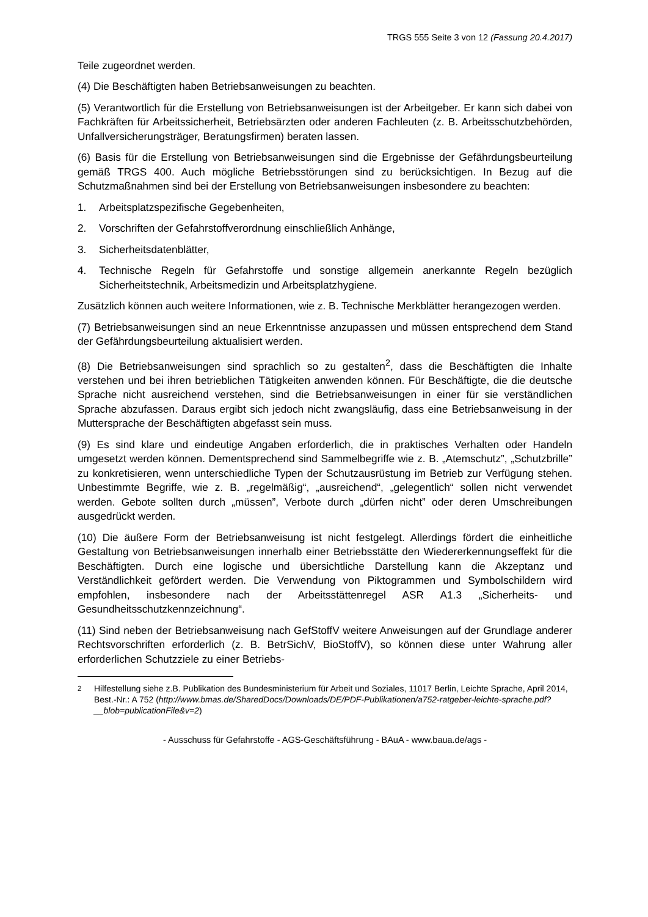TRGS 555 Seite 3 von 12 (Fassung 20.4.2017)
Teile zugeordnet werden.
(4) Die Beschäftigten haben Betriebsanweisungen zu beachten.
(5) Verantwortlich für die Erstellung von Betriebsanweisungen ist der Arbeitgeber. Er kann sich dabei von Fachkräften für Arbeitssicherheit, Betriebsärzten oder anderen Fachleuten (z. B. Arbeitsschutzbehörden, Unfallversicherungsträger, Beratungsfirmen) beraten lassen.
(6) Basis für die Erstellung von Betriebsanweisungen sind die Ergebnisse der Gefährdungsbeurteilung gemäß TRGS 400. Auch mögliche Betriebsstörungen sind zu berücksichtigen. In Bezug auf die Schutzmaßnahmen sind bei der Erstellung von Betriebsanweisungen insbesondere zu beachten:
1. Arbeitsplatzspezifische Gegebenheiten,
2. Vorschriften der Gefahrstoffverordnung einschließlich Anhänge,
3. Sicherheitsdatenblätter,
4. Technische Regeln für Gefahrstoffe und sonstige allgemein anerkannte Regeln bezüglich Sicherheitstechnik, Arbeitsmedizin und Arbeitsplatzhygiene.
Zusätzlich können auch weitere Informationen, wie z. B. Technische Merkblätter herangezogen werden.
(7) Betriebsanweisungen sind an neue Erkenntnisse anzupassen und müssen entsprechend dem Stand der Gefährdungsbeurteilung aktualisiert werden.
(8) Die Betriebsanweisungen sind sprachlich so zu gestalten<sup>2</sup>, dass die Beschäftigten die Inhalte verstehen und bei ihren betrieblichen Tätigkeiten anwenden können. Für Beschäftigte, die die deutsche Sprache nicht ausreichend verstehen, sind die Betriebsanweisungen in einer für sie verständlichen Sprache abzufassen. Daraus ergibt sich jedoch nicht zwangsläufig, dass eine Betriebsanweisung in der Muttersprache der Beschäftigten abgefasst sein muss.
(9) Es sind klare und eindeutige Angaben erforderlich, die in praktisches Verhalten oder Handeln umgesetzt werden können. Dementsprechend sind Sammelbegriffe wie z. B. „Atemschutz”, „Schutzbrille” zu konkretisieren, wenn unterschiedliche Typen der Schutzausrüstung im Betrieb zur Verfügung stehen. Unbestimmte Begriffe, wie z. B. „regelmäßig“, „ausreichend“, „gelegentlich“ sollen nicht verwendet werden. Gebote sollten durch „müssen”, Verbote durch „dürfen nicht” oder deren Umschreibungen ausgedrückt werden.
(10) Die äußere Form der Betriebsanweisung ist nicht festgelegt. Allerdings fördert die einheitliche Gestaltung von Betriebsanweisungen innerhalb einer Betriebsstätte den Wiedererkennungseffekt für die Beschäftigten. Durch eine logische und übersichtliche Darstellung kann die Akzeptanz und Verständlichkeit gefördert werden. Die Verwendung von Piktogrammen und Symbolschildern wird empfohlen, insbesondere nach der Arbeitsstättenregel ASR A1.3 „Sicherheits- und Gesundheitsschutzkennzeichnung“.
(11) Sind neben der Betriebsanweisung nach GefStoffV weitere Anweisungen auf der Grundlage anderer Rechtsvorschriften erforderlich (z. B. BetrSichV, BioStoffV), so können diese unter Wahrung aller erforderlichen Schutzziele zu einer Betriebs-
<sup>2</sup> Hilfestellung siehe z.B. Publikation des Bundesministerium für Arbeit und Soziales, 11017 Berlin, Leichte Sprache, April 2014, Best.-Nr.: A 752 (http://www.bmas.de/SharedDocs/Downloads/DE/PDF-Publikationen/a752-ratgeber-leichte-sprache.pdf?__blob=publicationFile&v=2)
- Ausschuss für Gefahrstoffe - AGS-Geschäftsführung - BAuA - www.baua.de/ags -